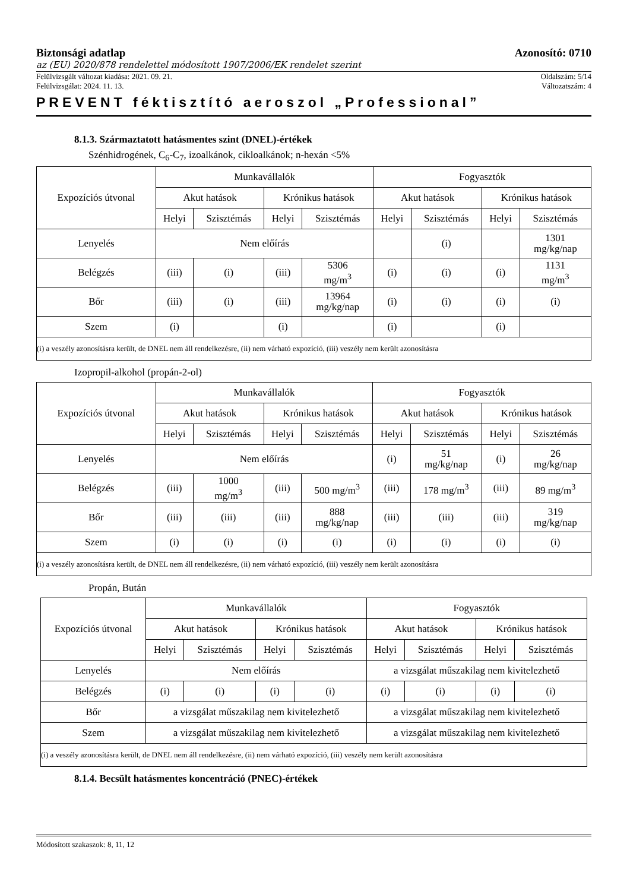Biztonsági adatlap Azonosító: 0710
az (EU) 2020/878 rendelettel módosított 1907/2006/EK rendelet szerint
Felülvizsgált változat kiadása: 2021. 09. 21. Oldalszám: 5/14
Felülvizsgálat: 2024. 11. 13. Változatszám: 4
PREVENT féktisztító aeroszol „Professional”
8.1.3. Származtatott hatásmentes szint (DNEL)-értékek
Szénhidrogének, C<sub>6</sub>-C<sub>7</sub>, izoalkánok, cikloalkánok; n-hexán <5%
| Expozíciós útvonal | Munkavállalók | | | | Fogyasztók | | | |
| --- | --- | --- | --- | --- | --- | --- | --- | --- |
| | Akut hatások | | Krónikus hatások | | Akut hatások | | Krónikus hatások | |
| | Helyi | Szisztémás | Helyi | Szisztémás | Helyi | Szisztémás | Helyi | Szisztémás |
| Lenyelés | Nem előírás | | | | | (i) | | 1301 mg/kg/nap |
| Belégzés | (iii) | (i) | (iii) | 5306 mg/m<sup>3</sup> | (i) | (i) | (i) | 1131 mg/m<sup>3</sup> |
| Bőr | (iii) | (i) | (iii) | 13964 mg/kg/nap | (i) | (i) | (i) | (i) |
| Szem | (i) | | (i) | | (i) | | (i) | |
| (i) a veszély azonosításra került, de DNEL nem áll rendelkezésre, (ii) nem várható expozíció, (iii) veszély nem került azonosításra | | | | | | | | |
Izopropil-alkohol (propán-2-ol)
| Expozíciós útvonal | Munkavállalók | | | | Fogyasztók | | | |
| --- | --- | --- | --- | --- | --- | --- | --- | --- |
| | Akut hatások | | Krónikus hatások | | Akut hatások | | Krónikus hatások | |
| | Helyi | Szisztémás | Helyi | Szisztémás | Helyi | Szisztémás | Helyi | Szisztémás |
| Lenyelés | Nem előírás | | | | (i) | 51 mg/kg/nap | (i) | 26 mg/kg/nap |
| Belégzés | (iii) | 1000 mg/m<sup>3</sup> | (iii) | 500 mg/m<sup>3</sup> | (iii) | 178 mg/m<sup>3</sup> | (iii) | 89 mg/m<sup>3</sup> |
| Bőr | (iii) | (iii) | (iii) | 888 mg/kg/nap | (iii) | (iii) | (iii) | 319 mg/kg/nap |
| Szem | (i) | (i) | (i) | (i) | (i) | (i) | (i) | (i) |
| (i) a veszély azonosításra került, de DNEL nem áll rendelkezésre, (ii) nem várható expozíció, (iii) veszély nem került azonosításra | | | | | | | | |
Propán, Bután
| Expozíciós útvonal | Munkavállalók | | | | Fogyasztók | | | |
| --- | --- | --- | --- | --- | --- | --- | --- | --- |
| | Akut hatások | | Krónikus hatások | | Akut hatások | | Krónikus hatások | |
| | Helyi | Szisztémás | Helyi | Szisztémás | Helyi | Szisztémás | Helyi | Szisztémás |
| Lenyelés | Nem előírás | | | | a vizsgálat műszakilag nem kivitelezhető | | | |
| Belégzés | (i) | (i) | (i) | (i) | (i) | (i) | (i) | (i) |
| Bőr | a vizsgálat műszakilag nem kivitelezhető | | | | a vizsgálat műszakilag nem kivitelezhető | | | |
| Szem | a vizsgálat műszakilag nem kivitelezhető | | | | a vizsgálat műszakilag nem kivitelezhető | | | |
| (i) a veszély azonosításra került, de DNEL nem áll rendelkezésre, (ii) nem várható expozíció, (iii) veszély nem került azonosításra | | | | | | | | |
8.1.4. Becsült hatásmentes koncentráció (PNEC)-értékek
Módosított szakaszok: 8, 11, 12